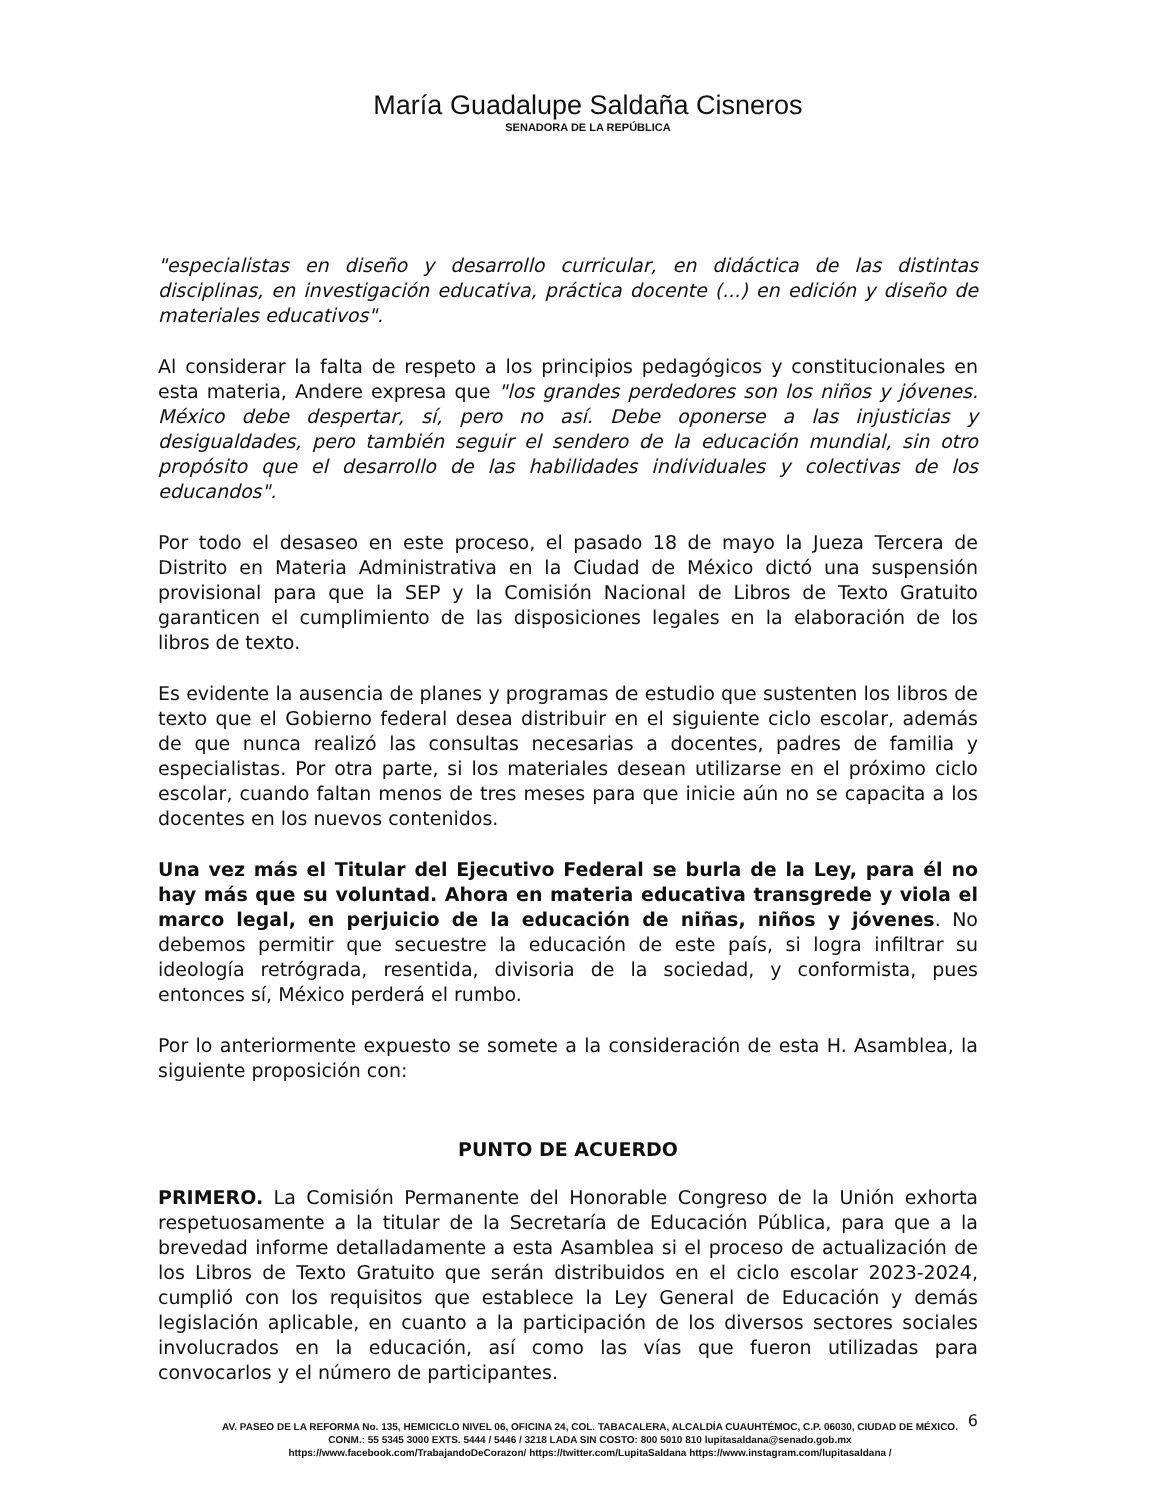María Guadalupe Saldaña Cisneros
SENADORA DE LA REPÚBLICA
"especialistas en diseño y desarrollo curricular, en didáctica de las distintas disciplinas, en investigación educativa, práctica docente (...) en edición y diseño de materiales educativos".
Al considerar la falta de respeto a los principios pedagógicos y constitucionales en esta materia, Andere expresa que "los grandes perdedores son los niños y jóvenes. México debe despertar, sí, pero no así. Debe oponerse a las injusticias y desigualdades, pero también seguir el sendero de la educación mundial, sin otro propósito que el desarrollo de las habilidades individuales y colectivas de los educandos".
Por todo el desaseo en este proceso, el pasado 18 de mayo la Jueza Tercera de Distrito en Materia Administrativa en la Ciudad de México dictó una suspensión provisional para que la SEP y la Comisión Nacional de Libros de Texto Gratuito garanticen el cumplimiento de las disposiciones legales en la elaboración de los libros de texto.
Es evidente la ausencia de planes y programas de estudio que sustenten los libros de texto que el Gobierno federal desea distribuir en el siguiente ciclo escolar, además de que nunca realizó las consultas necesarias a docentes, padres de familia y especialistas. Por otra parte, si los materiales desean utilizarse en el próximo ciclo escolar, cuando faltan menos de tres meses para que inicie aún no se capacita a los docentes en los nuevos contenidos.
Una vez más el Titular del Ejecutivo Federal se burla de la Ley, para él no hay más que su voluntad. Ahora en materia educativa transgrede y viola el marco legal, en perjuicio de la educación de niñas, niños y jóvenes. No debemos permitir que secuestre la educación de este país, si logra infiltrar su ideología retrógrada, resentida, divisoria de la sociedad, y conformista, pues entonces sí, México perderá el rumbo.
Por lo anteriormente expuesto se somete a la consideración de esta H. Asamblea, la siguiente proposición con:
PUNTO DE ACUERDO
PRIMERO. La Comisión Permanente del Honorable Congreso de la Unión exhorta respetuosamente a la titular de la Secretaría de Educación Pública, para que a la brevedad informe detalladamente a esta Asamblea si el proceso de actualización de los Libros de Texto Gratuito que serán distribuidos en el ciclo escolar 2023-2024, cumplió con los requisitos que establece la Ley General de Educación y demás legislación aplicable, en cuanto a la participación de los diversos sectores sociales involucrados en la educación, así como las vías que fueron utilizadas para convocarlos y el número de participantes.
6
AV. PASEO DE LA REFORMA No. 135, HEMICICLO NIVEL 06, OFICINA 24, COL. TABACALERA, ALCALDÍA CUAUHTÉMOC, C.P. 06030, CIUDAD DE MÉXICO.
CONM.: 55 5345 3000 EXTS. 5444 / 5446 / 3218 LADA SIN COSTO: 800 5010 810 lupitasaldana@senado.gob.mx
https://www.facebook.com/TrabajandoDeCorazon/ https://twitter.com/LupitaSaldana https://www.instagram.com/lupitasaldana /